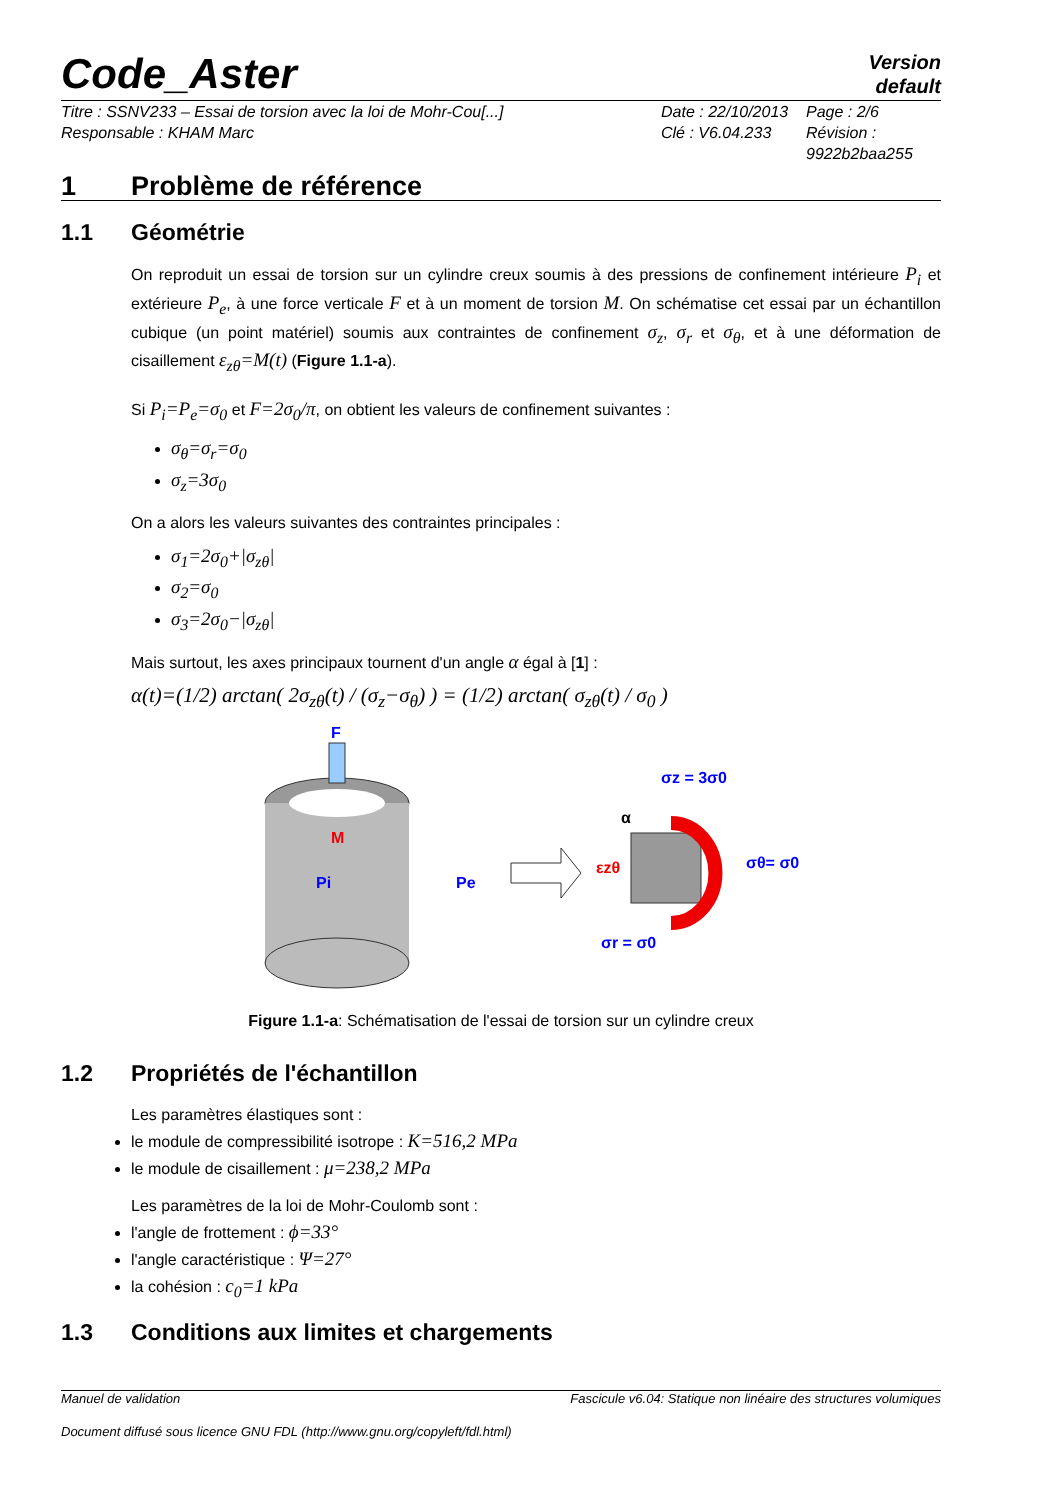Code_Aster Version
default
Titre : SSNV233 – Essai de torsion avec la loi de Mohr-Cou[...]
Responsable : KHAM Marc
Date : 22/10/2013
Clé : V6.04.233
Page : 2/6
Révision :
9922b2baa255
1 Problème de référence
1.1 Géométrie
On reproduit un essai de torsion sur un cylindre creux soumis à des pressions de confinement intérieure P<sub>i</sub> et extérieure P<sub>e</sub>, à une force verticale F et à un moment de torsion M. On schématise cet essai par un échantillon cubique (un point matériel) soumis aux contraintes de confinement σ<sub>z</sub>, σ<sub>r</sub> et σ<sub>θ</sub>, et à une déformation de cisaillement ε<sub>zθ</sub>=M(t) (Figure 1.1-a).
Si P<sub>i</sub>=P<sub>e</sub>=σ<sub>0</sub> et F=2σ<sub>0</sub>/π, on obtient les valeurs de confinement suivantes :
σ<sub>θ</sub>=σ<sub>r</sub>=σ<sub>0</sub>
σ<sub>z</sub>=3σ<sub>0</sub>
On a alors les valeurs suivantes des contraintes principales :
σ<sub>1</sub>=2σ<sub>0</sub>+|σ<sub>zθ</sub>|
σ<sub>2</sub>=σ<sub>0</sub>
σ<sub>3</sub>=2σ<sub>0</sub>−|σ<sub>zθ</sub>|
Mais surtout, les axes principaux tournent d'un angle α égal à [1] :
α(t)=(1/2) arctan( 2σ<sub>zθ</sub>(t) / (σ<sub>z</sub>−σ<sub>θ</sub>) ) = (1/2) arctan( σ<sub>zθ</sub>(t) / σ<sub>0</sub> )
F
M
Pi
Pe
σz = 3σ0
α
εzθ
σθ= σ0
σr = σ0
Figure 1.1-a: Schématisation de l'essai de torsion sur un cylindre creux
1.2 Propriétés de l'échantillon
Les paramètres élastiques sont :
le module de compressibilité isotrope : K=516,2 MPa
le module de cisaillement : μ=238,2 MPa
Les paramètres de la loi de Mohr-Coulomb sont :
l'angle de frottement : ϕ=33°
l'angle caractéristique : Ψ=27°
la cohésion : c<sub>0</sub>=1 kPa
1.3 Conditions aux limites et chargements
Manuel de validation Fascicule v6.04: Statique non linéaire des structures volumiques
Document diffusé sous licence GNU FDL (http://www.gnu.org/copyleft/fdl.html)